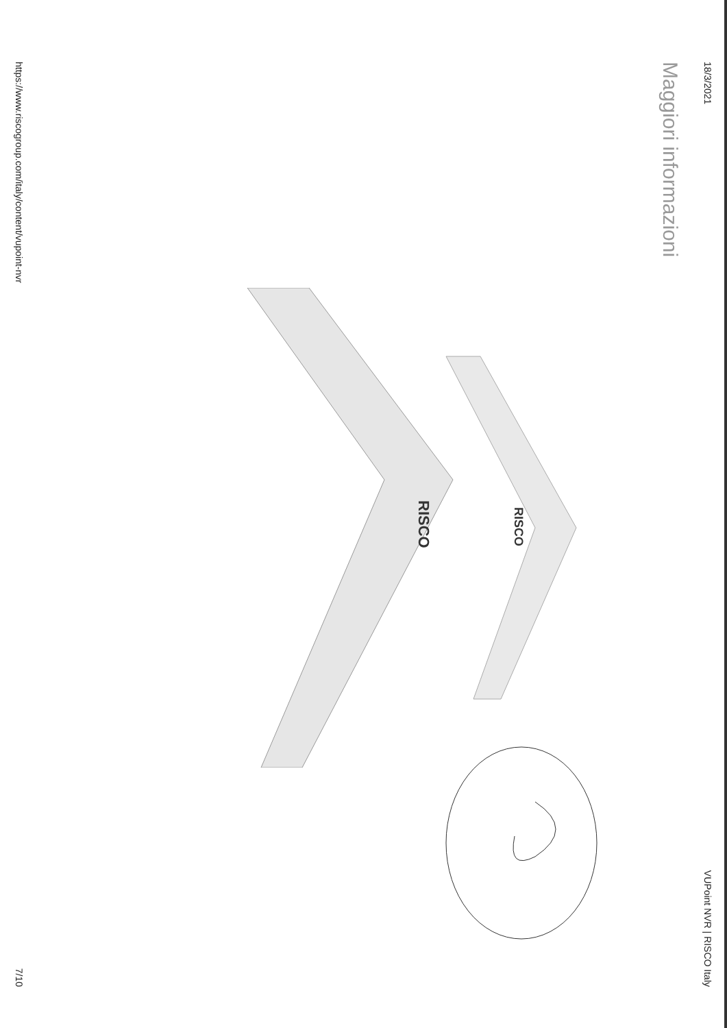18/3/2021 VUPoint NVR | RISCO Italy
Maggiori informazioni
RISCO
RISCO
https://www.riscogroup.com/italy/content/vupoint-nvr 7/10